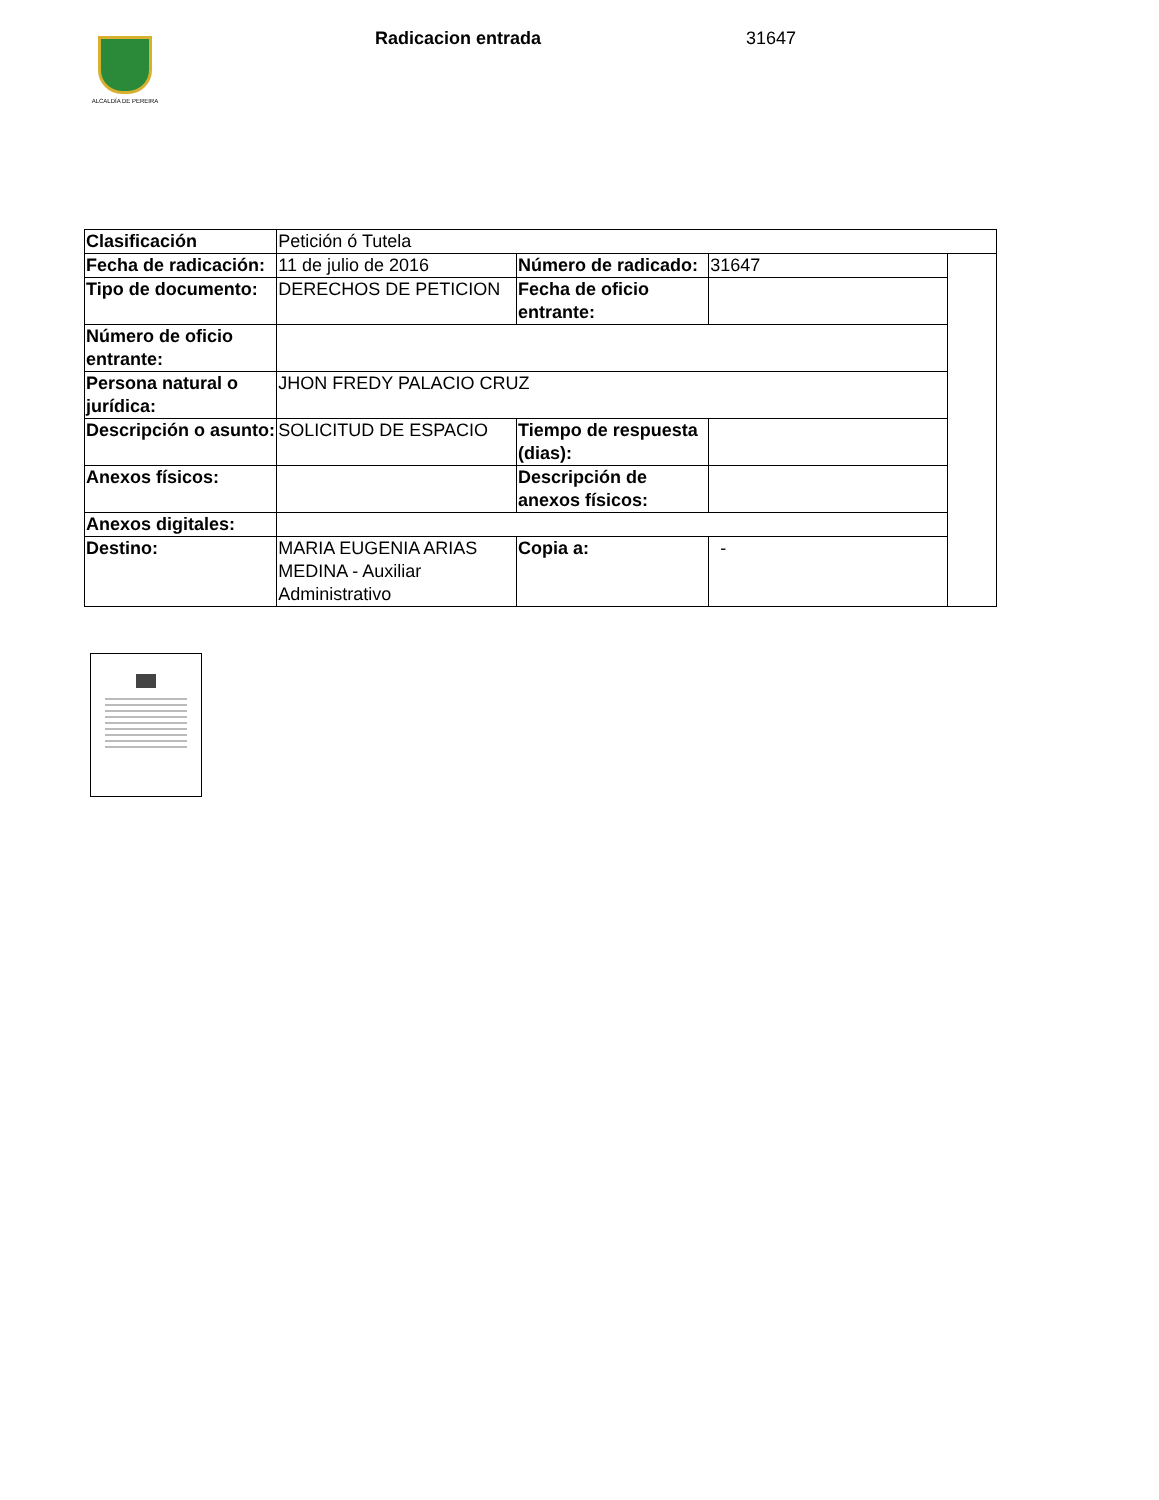ALCALDÍA DE PEREIRA
Radicacion entrada 31647
| Clasificación | Petición ó Tutela | | | |
| Fecha de radicación: | 11 de julio de 2016 | Número de radicado: | 31647 | |
| Tipo de documento: | DERECHOS DE PETICION | Fecha de oficio entrante: | | |
| Número de oficio entrante: | | | | |
| Persona natural o jurídica: | JHON FREDY PALACIO CRUZ | | | |
| Descripción o asunto: | SOLICITUD DE ESPACIO | Tiempo de respuesta (dias): | | |
| Anexos físicos: | | Descripción de anexos físicos: | | |
| Anexos digitales: | | | | |
| Destino: | MARIA EUGENIA ARIAS MEDINA - Auxiliar Administrativo | Copia a: | - | |